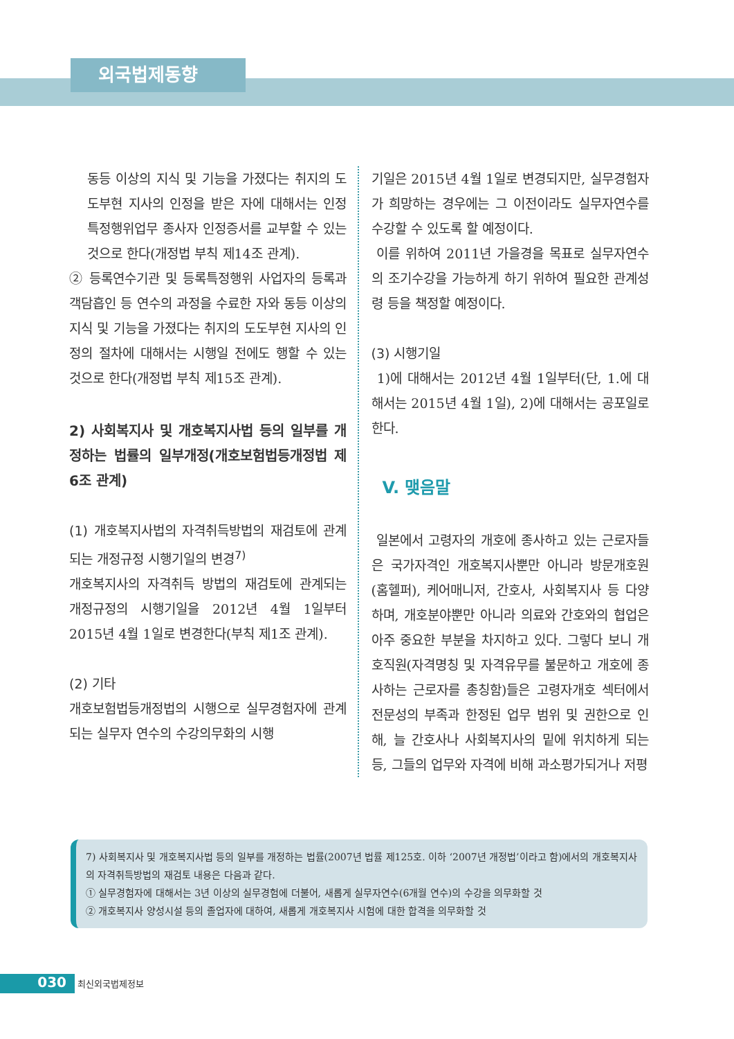외국법제동향
동등 이상의 지식 및 기능을 가졌다는 취지의 도도부현 지사의 인정을 받은 자에 대해서는 인정 특정행위업무 종사자 인정증서를 교부할 수 있는 것으로 한다(개정법 부칙 제14조 관계).
② 등록연수기관 및 등록특정행위 사업자의 등록과 객담흡인 등 연수의 과정을 수료한 자와 동등 이상의 지식 및 기능을 가졌다는 취지의 도도부현 지사의 인정의 절차에 대해서는 시행일 전에도 행할 수 있는 것으로 한다(개정법 부칙 제15조 관계).
2) 사회복지사 및 개호복지사법 등의 일부를 개정하는 법률의 일부개정(개호보험법등개정법 제6조 관계)
(1) 개호복지사법의 자격취득방법의 재검토에 관계되는 개정규정 시행기일의 변경<sup>7)</sup>
개호복지사의 자격취득 방법의 재검토에 관계되는 개정규정의 시행기일을 2012년 4월 1일부터 2015년 4월 1일로 변경한다(부칙 제1조 관계).
(2) 기타
개호보험법등개정법의 시행으로 실무경험자에 관계되는 실무자 연수의 수강의무화의 시행
기일은 2015년 4월 1일로 변경되지만, 실무경험자가 희망하는 경우에는 그 이전이라도 실무자연수를 수강할 수 있도록 할 예정이다.
이를 위하여 2011년 가을경을 목표로 실무자연수의 조기수강을 가능하게 하기 위하여 필요한 관계성령 등을 책정할 예정이다.
(3) 시행기일
1)에 대해서는 2012년 4월 1일부터(단, 1.에 대해서는 2015년 4월 1일), 2)에 대해서는 공포일로 한다.
V. 맺음말
일본에서 고령자의 개호에 종사하고 있는 근로자들은 국가자격인 개호복지사뿐만 아니라 방문개호원(홈헬퍼), 케어매니저, 간호사, 사회복지사 등 다양하며, 개호분야뿐만 아니라 의료와 간호와의 협업은 아주 중요한 부분을 차지하고 있다. 그렇다 보니 개호직원(자격명칭 및 자격유무를 불문하고 개호에 종사하는 근로자를 총칭함)들은 고령자개호 섹터에서 전문성의 부족과 한정된 업무 범위 및 권한으로 인해, 늘 간호사나 사회복지사의 밑에 위치하게 되는 등, 그들의 업무와 자격에 비해 과소평가되거나 저평
7) 사회복지사 및 개호복지사법 등의 일부를 개정하는 법률(2007년 법률 제125호. 이하 ‘2007년 개정법’이라고 함)에서의 개호복지사의 자격취득방법의 재검토 내용은 다음과 같다.
① 실무경험자에 대해서는 3년 이상의 실무경험에 더불어, 새롭게 실무자연수(6개월 연수)의 수강을 의무화할 것
② 개호복지사 양성시설 등의 졸업자에 대하여, 새롭게 개호복지사 시험에 대한 합격을 의무화할 것
030 최신외국법제정보